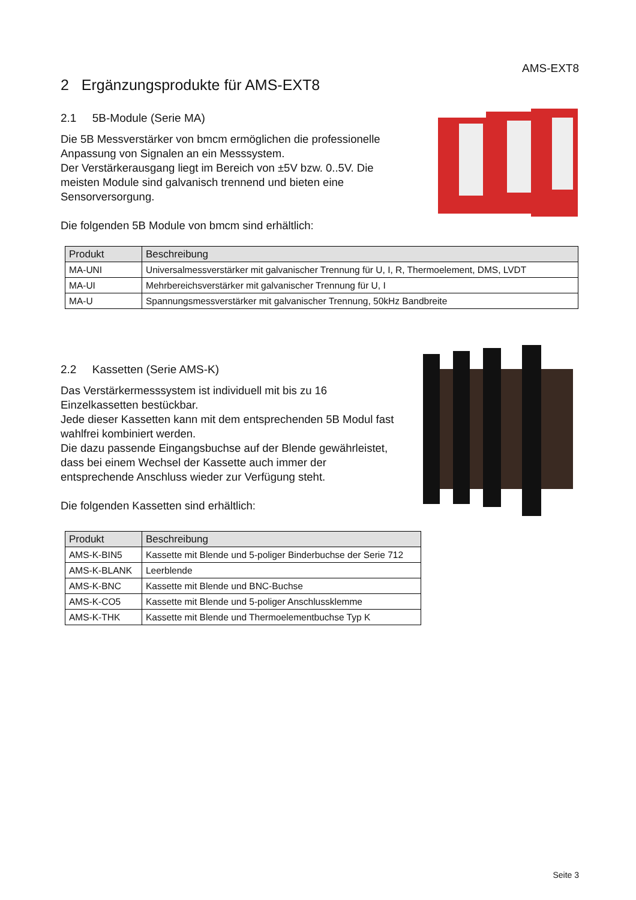AMS-EXT8
2 Ergänzungsprodukte für AMS-EXT8
2.1 5B-Module (Serie MA)
Die 5B Messverstärker von bmcm ermöglichen die professionelle Anpassung von Signalen an ein Messsystem.
Der Verstärkerausgang liegt im Bereich von ±5V bzw. 0..5V. Die meisten Module sind galvanisch trennend und bieten eine Sensorversorgung.
Die folgenden 5B Module von bmcm sind erhältlich:
| Produkt | Beschreibung |
| --- | --- |
| MA-UNI | Universalmessverstärker mit galvanischer Trennung für U, I, R, Thermoelement, DMS, LVDT |
| MA-UI | Mehrbereichsverstärker mit galvanischer Trennung für U, I |
| MA-U | Spannungsmessverstärker mit galvanischer Trennung, 50kHz Bandbreite |
2.2 Kassetten (Serie AMS-K)
Das Verstärkermesssystem ist individuell mit bis zu 16 Einzelkassetten bestückbar.
Jede dieser Kassetten kann mit dem entsprechenden 5B Modul fast wahlfrei kombiniert werden.
Die dazu passende Eingangsbuchse auf der Blende gewährleistet, dass bei einem Wechsel der Kassette auch immer der entsprechende Anschluss wieder zur Verfügung steht.
Die folgenden Kassetten sind erhältlich:
| Produkt | Beschreibung |
| --- | --- |
| AMS-K-BIN5 | Kassette mit Blende und 5-poliger Binderbuchse der Serie 712 |
| AMS-K-BLANK | Leerblende |
| AMS-K-BNC | Kassette mit Blende und BNC-Buchse |
| AMS-K-CO5 | Kassette mit Blende und 5-poliger Anschlussklemme |
| AMS-K-THK | Kassette mit Blende und Thermoelementbuchse Typ K |
Seite 3